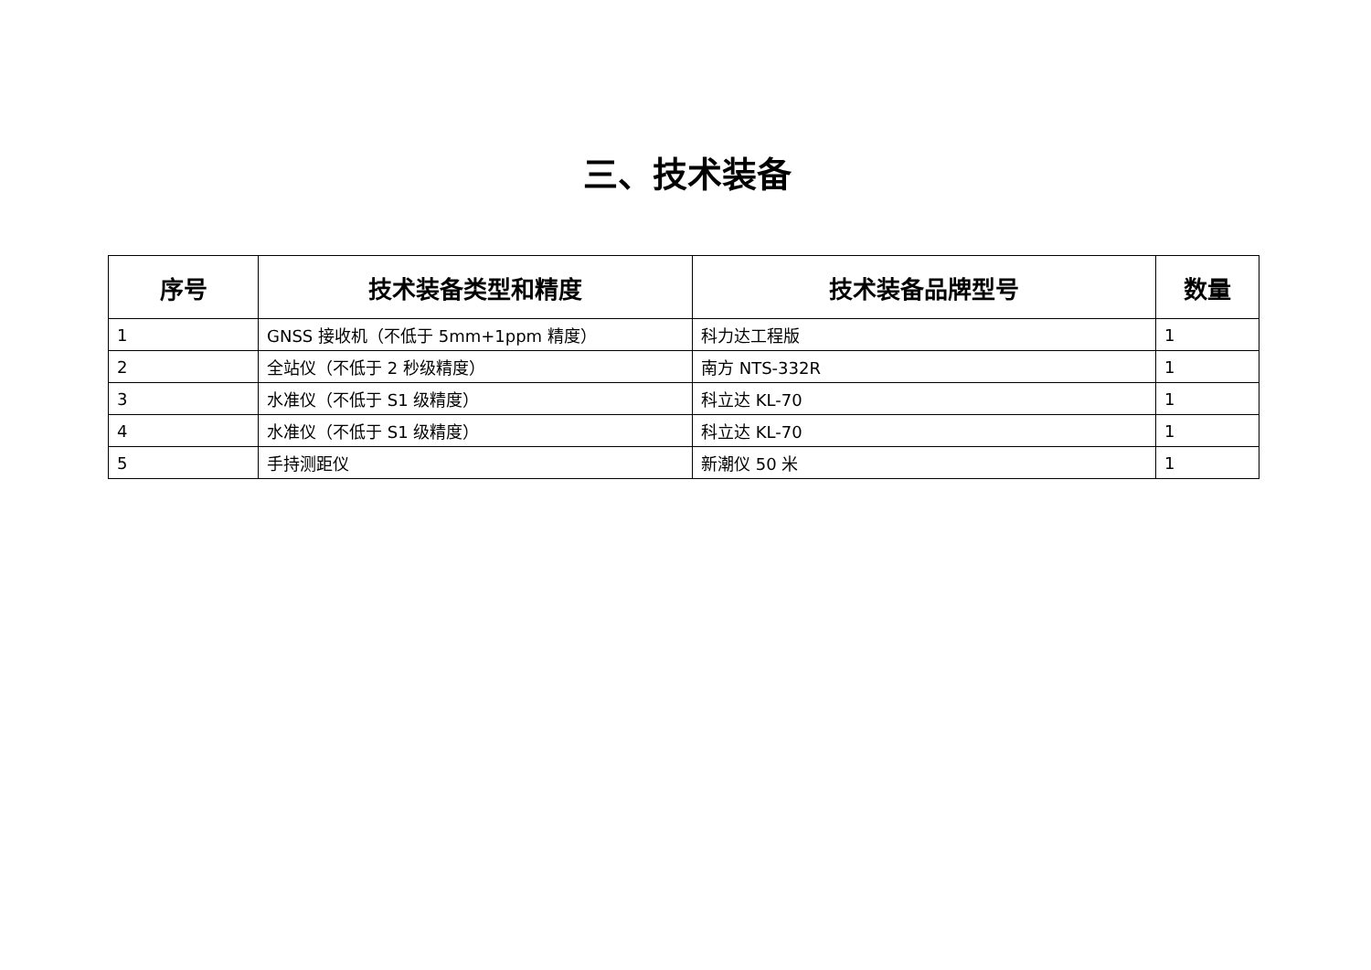三、技术装备
| 序号 | 技术装备类型和精度 | 技术装备品牌型号 | 数量 |
| --- | --- | --- | --- |
| 1 | GNSS 接收机（不低于 5mm+1ppm 精度） | 科力达工程版 | 1 |
| 2 | 全站仪（不低于 2 秒级精度） | 南方 NTS-332R | 1 |
| 3 | 水准仪（不低于 S1 级精度） | 科立达 KL-70 | 1 |
| 4 | 水准仪（不低于 S1 级精度） | 科立达 KL-70 | 1 |
| 5 | 手持测距仪 | 新潮仪 50 米 | 1 |